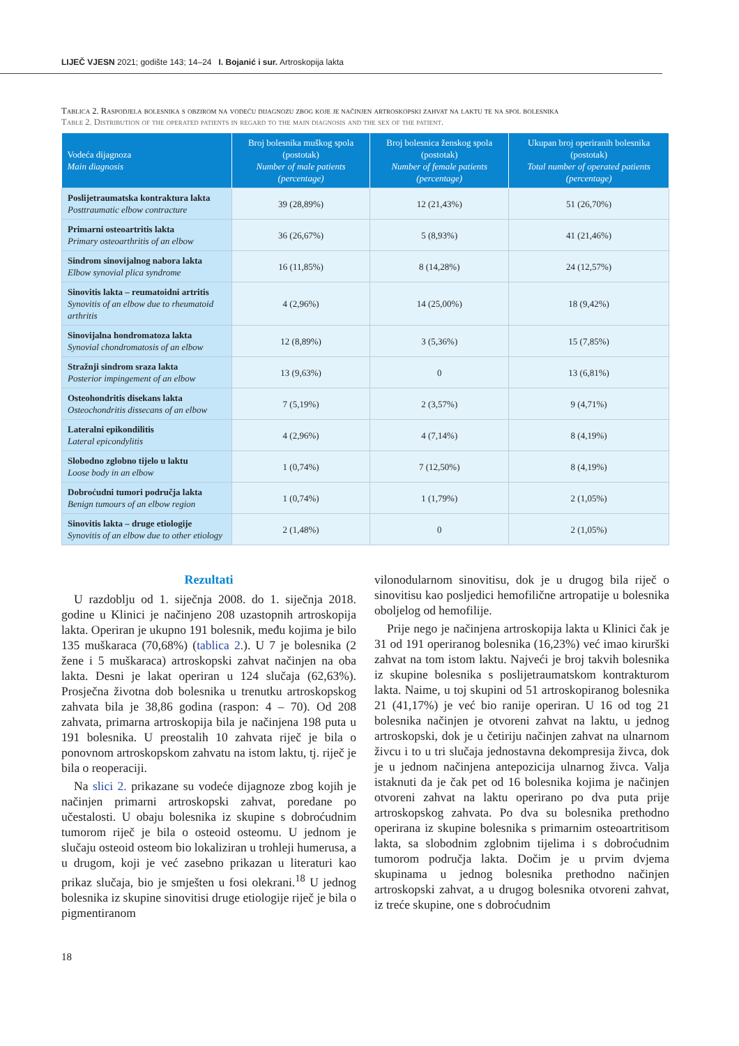LIJEČ VJESN 2021; godište 143; 14–24 I. Bojanić i sur. Artroskopija lakta
Tablica 2. Raspodjela bolesnika s obzirom na vodeću dijagnozu zbog koje je načinjen artroskopski zahvat na laktu te na spol bolesnika
Table 2. Distribution of the operated patients in regard to the main diagnosis and the sex of the patient.
| Vodeća dijagnoza Main diagnosis | Broj bolesnika muškog spola (postotak) Number of male patients (percentage) | Broj bolesnica ženskog spola (postotak) Number of female patients (percentage) | Ukupan broj operiranih bolesnika (postotak) Total number of operated patients (percentage) |
| --- | --- | --- | --- |
| Poslijetraumatska kontraktura lakta Posttraumatic elbow contracture | 39 (28,89%) | 12 (21,43%) | 51 (26,70%) |
| Primarni osteoartritis lakta Primary osteoarthritis of an elbow | 36 (26,67%) | 5 (8,93%) | 41 (21,46%) |
| Sindrom sinovijalnog nabora lakta Elbow synovial plica syndrome | 16 (11,85%) | 8 (14,28%) | 24 (12,57%) |
| Sinovitis lakta – reumatoidni artritis Synovitis of an elbow due to rheumatoid arthritis | 4 (2,96%) | 14 (25,00%) | 18 (9,42%) |
| Sinovijalna hondromatoza lakta Synovial chondromatosis of an elbow | 12 (8,89%) | 3 (5,36%) | 15 (7,85%) |
| Stražnji sindrom sraza lakta Posterior impingement of an elbow | 13 (9,63%) | 0 | 13 (6,81%) |
| Osteohondritis disekans lakta Osteochondritis dissecans of an elbow | 7 (5,19%) | 2 (3,57%) | 9 (4,71%) |
| Lateralni epikondilitis Lateral epicondylitis | 4 (2,96%) | 4 (7,14%) | 8 (4,19%) |
| Slobodno zglobno tijelo u laktu Loose body in an elbow | 1 (0,74%) | 7 (12,50%) | 8 (4,19%) |
| Dobroćudni tumori područja lakta Benign tumours of an elbow region | 1 (0,74%) | 1 (1,79%) | 2 (1,05%) |
| Sinovitis lakta – druge etiologije Synovitis of an elbow due to other etiology | 2 (1,48%) | 0 | 2 (1,05%) |
Rezultati
U razdoblju od 1. siječnja 2008. do 1. siječnja 2018. godine u Klinici je načinjeno 208 uzastopnih artroskopija lakta. Operiran je ukupno 191 bolesnik, među kojima je bilo 135 muškaraca (70,68%) (tablica 2.). U 7 je bolesnika (2 žene i 5 muškaraca) artroskopski zahvat načinjen na oba lakta. Desni je lakat operiran u 124 slučaja (62,63%). Prosječna životna dob bolesnika u trenutku artroskopskog zahvata bila je 38,86 godina (raspon: 4 – 70). Od 208 zahvata, primarna artroskopija bila je načinjena 198 puta u 191 bolesnika. U preostalih 10 zahvata riječ je bila o ponovnom artroskopskom zahvatu na istom laktu, tj. riječ je bila o reoperaciji.
Na slici 2. prikazane su vodeće dijagnoze zbog kojih je načinjen primarni artroskopski zahvat, poredane po učestalosti. U obaju bolesnika iz skupine s dobroćudnim tumorom riječ je bila o osteoid osteomu. U jednom je slučaju osteoid osteom bio lokaliziran u trohleji humerusa, a u drugom, koji je već zasebno prikazan u literaturi kao prikaz slučaja, bio je smješten u fosi olekrani.<sup>18</sup> U jednog bolesnika iz skupine sinovitisi druge etiologije riječ je bila o pigmentiranom
vilonodularnom sinovitisu, dok je u drugog bila riječ o sinovitisu kao posljedici hemofilične artropatije u bolesnika oboljelog od hemofilije.
Prije nego je načinjena artroskopija lakta u Klinici čak je 31 od 191 operiranog bolesnika (16,23%) već imao kirurški zahvat na tom istom laktu. Najveći je broj takvih bolesnika iz skupine bolesnika s poslijetraumatskom kontrakturom lakta. Naime, u toj skupini od 51 artroskopiranog bolesnika 21 (41,17%) je već bio ranije operiran. U 16 od tog 21 bolesnika načinjen je otvoreni zahvat na laktu, u jednog artroskopski, dok je u četiriju načinjen zahvat na ulnarnom živcu i to u tri slučaja jednostavna dekompresija živca, dok je u jednom načinjena antepozicija ulnarnog živca. Valja istaknuti da je čak pet od 16 bolesnika kojima je načinjen otvoreni zahvat na laktu operirano po dva puta prije artroskopskog zahvata. Po dva su bolesnika prethodno operirana iz skupine bolesnika s primarnim osteoartritisom lakta, sa slobodnim zglobnim tijelima i s dobroćudnim tumorom područja lakta. Dočim je u prvim dvjema skupinama u jednog bolesnika prethodno načinjen artroskopski zahvat, a u drugog bolesnika otvoreni zahvat, iz treće skupine, one s dobroćudnim
18